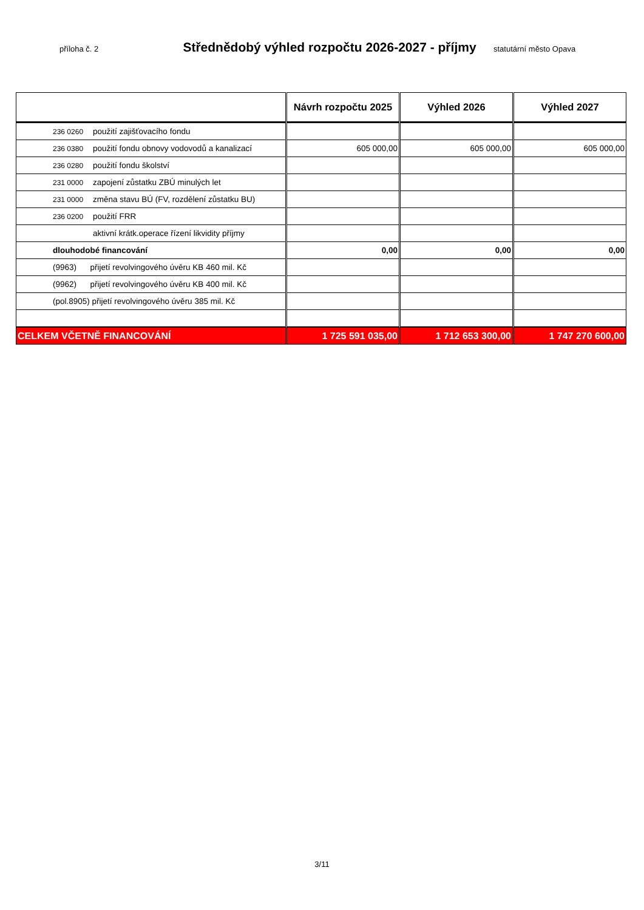příloha č. 2
Střednědobý výhled rozpočtu 2026-2027 - příjmy
statutární město Opava
| | Návrh rozpočtu 2025 | Výhled 2026 | Výhled 2027 |
| --- | --- | --- | --- |
| 236 0260 použití zajišťovacího fondu | | | |
| 236 0380 použití fondu obnovy vodovodů a kanalizací | 605 000,00 | 605 000,00 | 605 000,00 |
| 236 0280 použití fondu školství | | | |
| 231 0000 zapojení zůstatku ZBÚ minulých let | | | |
| 231 0000 změna stavu BÚ (FV, rozdělení zůstatku BU) | | | |
| 236 0200 použití FRR | | | |
| aktivní krátk.operace řízení likvidity příjmy | | | |
| dlouhodobé financování | 0,00 | 0,00 | 0,00 |
| (9963) přijetí revolvingového úvěru KB 460 mil. Kč | | | |
| (9962) přijetí revolvingového úvěru KB 400 mil. Kč | | | |
| (pol.8905) přijetí revolvingového úvěru 385 mil. Kč | | | |
| CELKEM VČETNĚ FINANCOVÁNÍ | 1 725 591 035,00 | 1 712 653 300,00 | 1 747 270 600,00 |
3/11